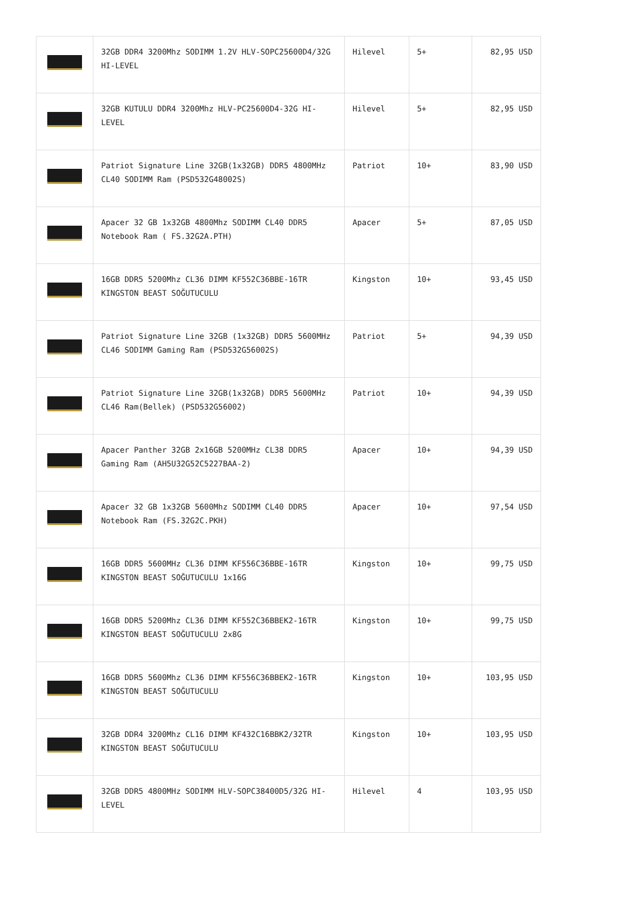| | 32GB DDR4 3200Mhz SODIMM 1.2V HLV-SOPC25600D4/32G HI-LEVEL | Hilevel | 5+ | 82,95 USD |
| | 32GB KUTULU DDR4 3200Mhz HLV-PC25600D4-32G HI-LEVEL | Hilevel | 5+ | 82,95 USD |
| | Patriot Signature Line 32GB(1x32GB) DDR5 4800MHz CL40 SODIMM Ram (PSD532G48002S) | Patriot | 10+ | 83,90 USD |
| | Apacer 32 GB 1x32GB 4800Mhz SODIMM CL40 DDR5 Notebook Ram ( FS.32G2A.PTH) | Apacer | 5+ | 87,05 USD |
| | 16GB DDR5 5200Mhz CL36 DIMM KF552C36BBE-16TR KINGSTON BEAST SOĞUTUCULU | Kingston | 10+ | 93,45 USD |
| | Patriot Signature Line 32GB (1x32GB) DDR5 5600MHz CL46 SODIMM Gaming Ram (PSD532G56002S) | Patriot | 5+ | 94,39 USD |
| | Patriot Signature Line 32GB(1x32GB) DDR5 5600MHz CL46 Ram(Bellek) (PSD532G56002) | Patriot | 10+ | 94,39 USD |
| | Apacer Panther 32GB 2x16GB 5200MHz CL38 DDR5 Gaming Ram (AH5U32G52C5227BAA-2) | Apacer | 10+ | 94,39 USD |
| | Apacer 32 GB 1x32GB 5600Mhz SODIMM CL40 DDR5 Notebook Ram (FS.32G2C.PKH) | Apacer | 10+ | 97,54 USD |
| | 16GB DDR5 5600MHz CL36 DIMM KF556C36BBE-16TR KINGSTON BEAST SOĞUTUCULU 1x16G | Kingston | 10+ | 99,75 USD |
| | 16GB DDR5 5200Mhz CL36 DIMM KF552C36BBEK2-16TR KINGSTON BEAST SOĞUTUCULU 2x8G | Kingston | 10+ | 99,75 USD |
| | 16GB DDR5 5600Mhz CL36 DIMM KF556C36BBEK2-16TR KINGSTON BEAST SOĞUTUCULU | Kingston | 10+ | 103,95 USD |
| | 32GB DDR4 3200Mhz CL16 DIMM KF432C16BBK2/32TR KINGSTON BEAST SOĞUTUCULU | Kingston | 10+ | 103,95 USD |
| | 32GB DDR5 4800MHz SODIMM HLV-SOPC38400D5/32G HI-LEVEL | Hilevel | 4 | 103,95 USD |